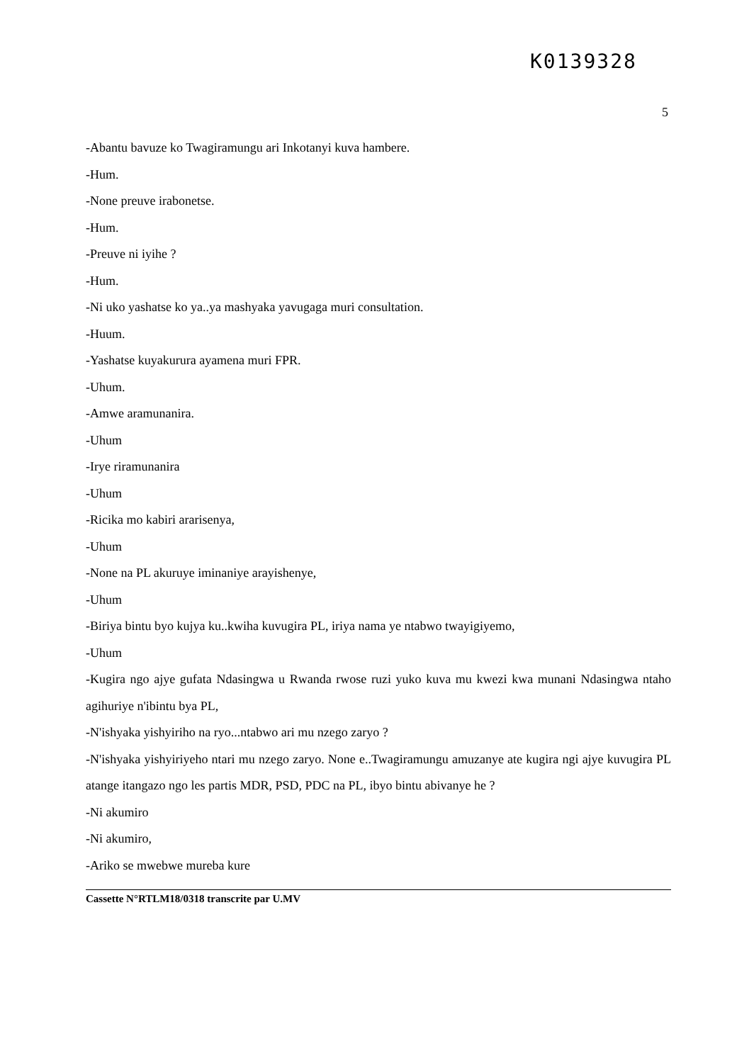K0139328
5
-Abantu bavuze ko Twagiramungu ari Inkotanyi kuva hambere.
-Hum.
-None preuve irabonetse.
-Hum.
-Preuve ni iyihe ?
-Hum.
-Ni uko yashatse ko ya..ya mashyaka yavugaga muri consultation.
-Huum.
-Yashatse kuyakurura ayamena muri FPR.
-Uhum.
-Amwe aramunanira.
-Uhum
-Irye riramunanira
-Uhum
-Ricika mo kabiri ararisenya,
-Uhum
-None na PL akuruye iminaniye arayishenye,
-Uhum
-Biriya bintu byo kujya ku..kwiha kuvugira PL, iriya nama ye ntabwo twayigiyemo,
-Uhum
-Kugira ngo ajye gufata Ndasingwa u Rwanda rwose ruzi yuko kuva mu kwezi kwa munani Ndasingwa ntaho agihuriye n'ibintu bya PL,
-N'ishyaka yishyiriho na ryo...ntabwo ari mu nzego zaryo ?
-N'ishyaka yishyiriyeho ntari mu nzego zaryo. None e..Twagiramungu amuzanye ate kugira ngi ajye kuvugira PL atange itangazo ngo les partis MDR, PSD, PDC na PL, ibyo bintu abivanye he ?
-Ni akumiro
-Ni akumiro,
-Ariko se mwebwe mureba kure
Cassette N°RTLM18/0318 transcrite par U.MV